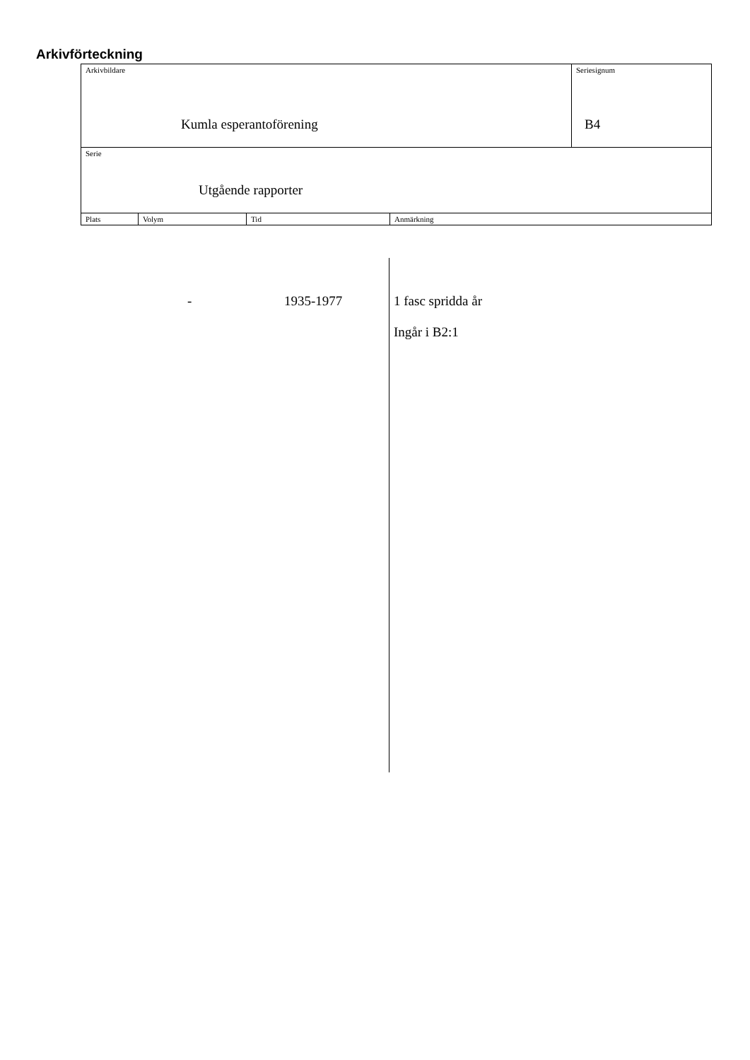Arkivförteckning
| Arkivbildare Kumla esperantoförening | | | | Seriesignum B4 |
| Serie Utgående rapporter | | | | |
| Plats | Volym | Tid | Anmärkning | |
- 1935-1977
1 fasc spridda år
Ingår i B2:1